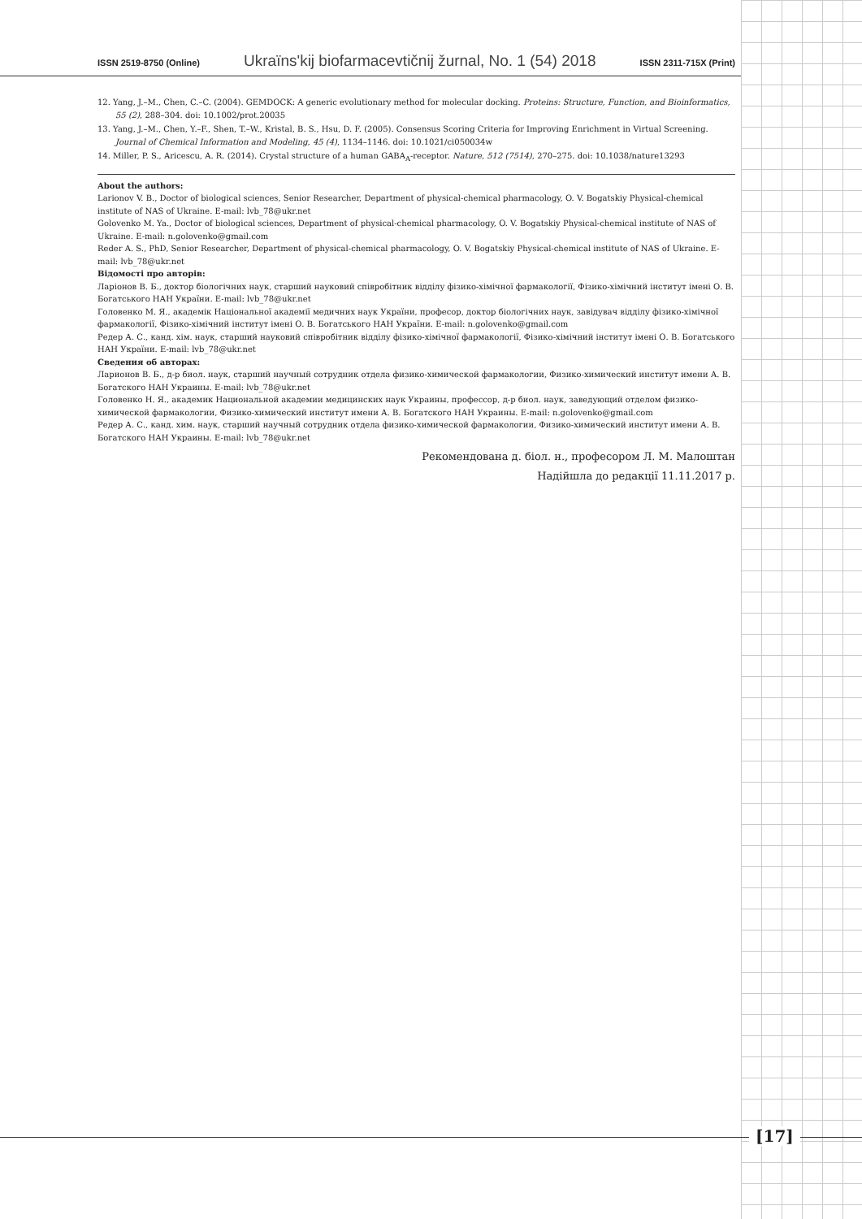ISSN 2519-8750 (Online) Ukraïns'kij biofarmacevtičnij žurnal, No. 1 (54) 2018 ISSN 2311-715X (Print)
12. Yang, J.–M., Chen, C.–C. (2004). GEMDOCK: A generic evolutionary method for molecular docking. Proteins: Structure, Function, and Bioinformatics, 55 (2), 288–304. doi: 10.1002/prot.20035
13. Yang, J.–M., Chen, Y.–F., Shen, T.–W., Kristal, B. S., Hsu, D. F. (2005). Consensus Scoring Criteria for Improving Enrichment in Virtual Screening. Journal of Chemical Information and Modeling, 45 (4), 1134–1146. doi: 10.1021/ci050034w
14. Miller, P. S., Aricescu, A. R. (2014). Crystal structure of a human GABA<sub>A</sub>-receptor. Nature, 512 (7514), 270–275. doi: 10.1038/nature13293
About the authors:
Larionov V. B., Doctor of biological sciences, Senior Researcher, Department of physical-chemical pharmacology, O. V. Bogatskiy Physical-chemical institute of NAS of Ukraine. E-mail: lvb_78@ukr.net
Golovenko M. Ya., Doctor of biological sciences, Department of physical-chemical pharmacology, O. V. Bogatskiy Physical-chemical institute of NAS of Ukraine. E-mail: n.golovenko@gmail.com
Reder A. S., PhD, Senior Researcher, Department of physical-chemical pharmacology, O. V. Bogatskiy Physical-chemical institute of NAS of Ukraine. E-mail: lvb_78@ukr.net
Відомості про авторів:
Ларіонов В. Б., доктор біологічних наук, старший науковий співробітник відділу фізико-хімічної фармакології, Фізико-хімічний інститут імені О. В. Богатського НАН України. E-mail: lvb_78@ukr.net
Головенко М. Я., академік Національної академії медичних наук України, професор, доктор біологічних наук, завідувач відділу фізико-хімічної фармакології, Фізико-хімічний інститут імені О. В. Богатського НАН України. E-mail: n.golovenko@gmail.com
Редер А. С., канд. хім. наук, старший науковий співробітник відділу фізико-хімічної фармакології, Фізико-хімічний інститут імені О. В. Богатського НАН України. E-mail: lvb_78@ukr.net
Сведения об авторах:
Ларионов В. Б., д-р биол. наук, старший научный сотрудник отдела физико-химической фармакологии, Физико-химический институт имени А. В. Богатского НАН Украины. E-mail: lvb_78@ukr.net
Головенко Н. Я., академик Национальной академии медицинских наук Украины, профессор, д-р биол. наук, заведующий отделом физико-химической фармакологии, Физико-химический институт имени А. В. Богатского НАН Украины. E-mail: n.golovenko@gmail.com
Редер А. С., канд. хим. наук, старший научный сотрудник отдела физико-химической фармакологии, Физико-химический институт имени А. В. Богатского НАН Украины. E-mail: lvb_78@ukr.net
Рекомендована д. біол. н., професором Л. М. Малоштан
Надійшла до редакції 11.11.2017 р.
[17]